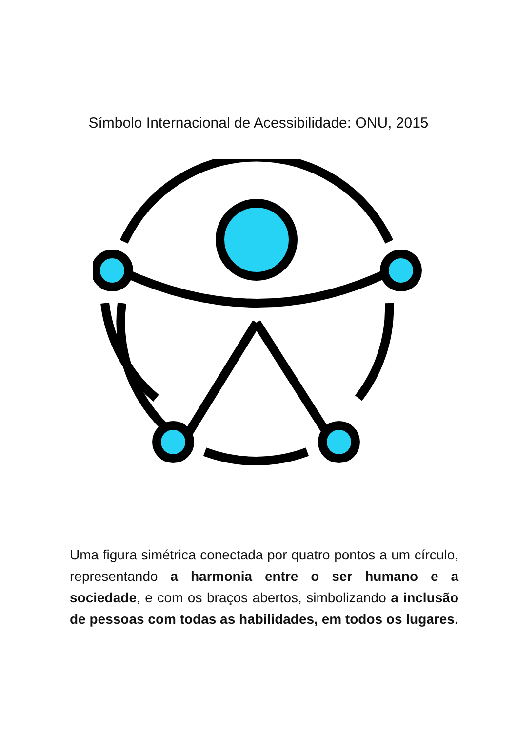Símbolo Internacional de Acessibilidade: ONU, 2015
Uma figura simétrica conectada por quatro pontos a um círculo, representando a harmonia entre o ser humano e a sociedade, e com os braços abertos, simbolizando a inclusão de pessoas com todas as habilidades, em todos os lugares.